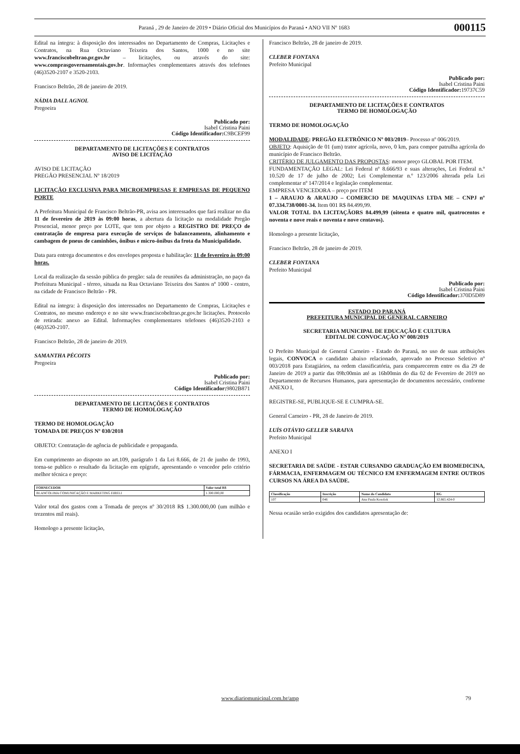Paraná , 29 de Janeiro de 2019 • Diário Oficial dos Municípios do Paraná • ANO VII Nº 1683 000115
Edital na íntegra: à disposição dos interessados no Departamento de Compras, Licitações e Contratos, na Rua Octaviano Teixeira dos Santos, 1000 e no site www.franciscobeltrao.pr.gov.br – licitações, ou através do site: www.comprasgovernamentais.gov.br. Informações complementares através dos telefones (46)3520-2107 e 3520-2103.
Francisco Beltrão, 28 de janeiro de 2019.
NÁDIA DALL AGNOL
Pregoeira
Publicado por:
Isabel Cristina Paini
Código Identificador: C9BCEF99
DEPARTAMENTO DE LICITAÇÕES E CONTRATOS
AVISO DE LICITAÇÃO
AVISO DE LICITAÇÃO
PREGÃO PRESENCIAL Nº 18/2019
LICITAÇÃO EXCLUSIVA PARA MICROEMPRESAS E EMPRESAS DE PEQUENO PORTE
A Prefeitura Municipal de Francisco Beltrão-PR, avisa aos interessados que fará realizar no dia 11 de fevereiro de 2019 às 09:00 horas, a abertura da licitação na modalidade Pregão Presencial, menor preço por LOTE, que tem por objeto a REGISTRO DE PREÇO de contratação de empresa para execução de serviços de balanceamento, alinhamento e cambagem de pneus de caminhões, ônibus e micro-ônibus da frota da Municipalidade.
Data para entrega documentos e dos envelopes proposta e habilitação: 11 de fevereiro às 09:00 horas.
Local da realização da sessão pública do pregão: sala de reuniões da administração, no paço da Prefeitura Municipal - térreo, situada na Rua Octaviano Teixeira dos Santos nº 1000 - centro, na cidade de Francisco Beltrão - PR.
Edital na íntegra: à disposição dos interessados no Departamento de Compras, Licitações e Contratos, no mesmo endereço e no site www.franciscobeltrao.pr.gov.br licitações. Protocolo de retirada: anexo ao Edital. Informações complementares telefones (46)3520-2103 e (46)3520-2107.
Francisco Beltrão, 28 de janeiro de 2019.
SAMANTHA PÉCOITS
Pregoeira
Publicado por:
Isabel Cristina Paini
Código Identificador: 9802B871
DEPARTAMENTO DE LICITAÇÕES E CONTRATOS
TERMO DE HOMOLOGAÇÃO
TERMO DE HOMOLOGAÇÃO
TOMADA DE PREÇOS Nº 030/2018
OBJETO: Contratação de agência de publicidade e propaganda.
Em cumprimento ao disposto no art.109, parágrafo 1 da Lei 8.666, de 21 de junho de 1993, torna-se publico o resultado da licitação em epígrafe, apresentando o vencedor pelo critério melhor técnica e preço:
| FORNECEDOR | Valor total R$ |
| --- | --- |
| BLANCOLIMA COMUNICAÇÃO E MARKETING EIRELI | 1.300.000,00 |
Valor total dos gastos com a Tomada de preços nº 30/2018 R$ 1.300.000,00 (um milhão e trezentos mil reais).
Homologo a presente licitação,
Francisco Beltrão, 28 de janeiro de 2019.
CLEBER FONTANA
Prefeito Municipal
Publicado por:
Isabel Cristina Paini
Código Identificador: 19737C59
DEPARTAMENTO DE LICITAÇÕES E CONTRATOS
TERMO DE HOMOLOGAÇÃO
TERMO DE HOMOLOGAÇÃO
MODALIDADE: PREGÃO ELETRÔNICO Nº 003/2019– Processo nº 006/2019.
OBJETO: Aquisição de 01 (um) trator agrícola, novo, 0 km, para compor patrulha agrícola do município de Francisco Beltrão.
CRITÉRIO DE JULGAMENTO DAS PROPOSTAS: menor preço GLOBAL POR ITEM.
FUNDAMENTAÇÃO LEGAL: Lei Federal nº 8.666/93 e suas alterações, Lei Federal n.º 10.520 de 17 de julho de 2002; Lei Complementar n.º 123/2006 alterada pela Lei complementar nº 147/2014 e legislação complementar.
EMPRESA VENCEDORA – preço por ITEM
1 – ARAUJO & ARAUJO – COMERCIO DE MAQUINAS LTDA ME – CNPJ nº 07.334.738/0001-34. Item 001 R$ 84.499,99.
VALOR TOTAL DA LICITAÇÃORS 84.499,99 (oitenta e quatro mil, quatrocentos e noventa e nove reais e noventa e nove centavos).
Homologo a presente licitação,
Francisco Beltrão, 28 de janeiro de 2019.
CLEBER FONTANA
Prefeito Municipal
Publicado por:
Isabel Cristina Paini
Código Identificador: 370D5D89
ESTADO DO PARANÁ
PREFEITURA MUNICIPAL DE GENERAL CARNEIRO
SECRETARIA MUNICIPAL DE EDUCAÇÃO E CULTURA
EDITAL DE CONVOCAÇÃO Nº 008/2019
O Prefeito Municipal de General Carneiro - Estado do Paraná, no uso de suas atribuições legais, CONVOCA o candidato abaixo relacionado, aprovado no Processo Seletivo nº 003/2018 para Estagiários, na ordem classificatória, para comparecerem entre os dia 29 de Janeiro de 2019 a partir das 09h:00min até as 16h00min do dia 02 de Fevereiro de 2019 no Departamento de Recursos Humanos, para apresentação de documentos necessário, conforme ANEXO I,
REGISTRE-SE, PUBLIQUE-SE E CUMPRA-SE.
General Carneiro - PR, 28 de Janeiro de 2019.
LUÍS OTÁVIO GELLER SARAIVA
Prefeito Municipal
ANEXO I
SECRETARIA DE SAÚDE - ESTAR CURSANDO GRADUAÇÃO EM BIOMEDICINA, FÁRMACIA, ENFERMAGEM OU TÉCNICO EM ENFERMAGEM ENTRE OUTROS CURSOS NA ÁREA DA SAÚDE.
| Classificação | Inscrição | Nome do Candidato | RG |
| --- | --- | --- | --- |
| 107 | 046 | Ana Paula Kosolok | 12.865.424-0 |
Nessa ocasião serão exigidos dos candidatos apresentação de:
www.diariomunicipal.com.br/amp 79